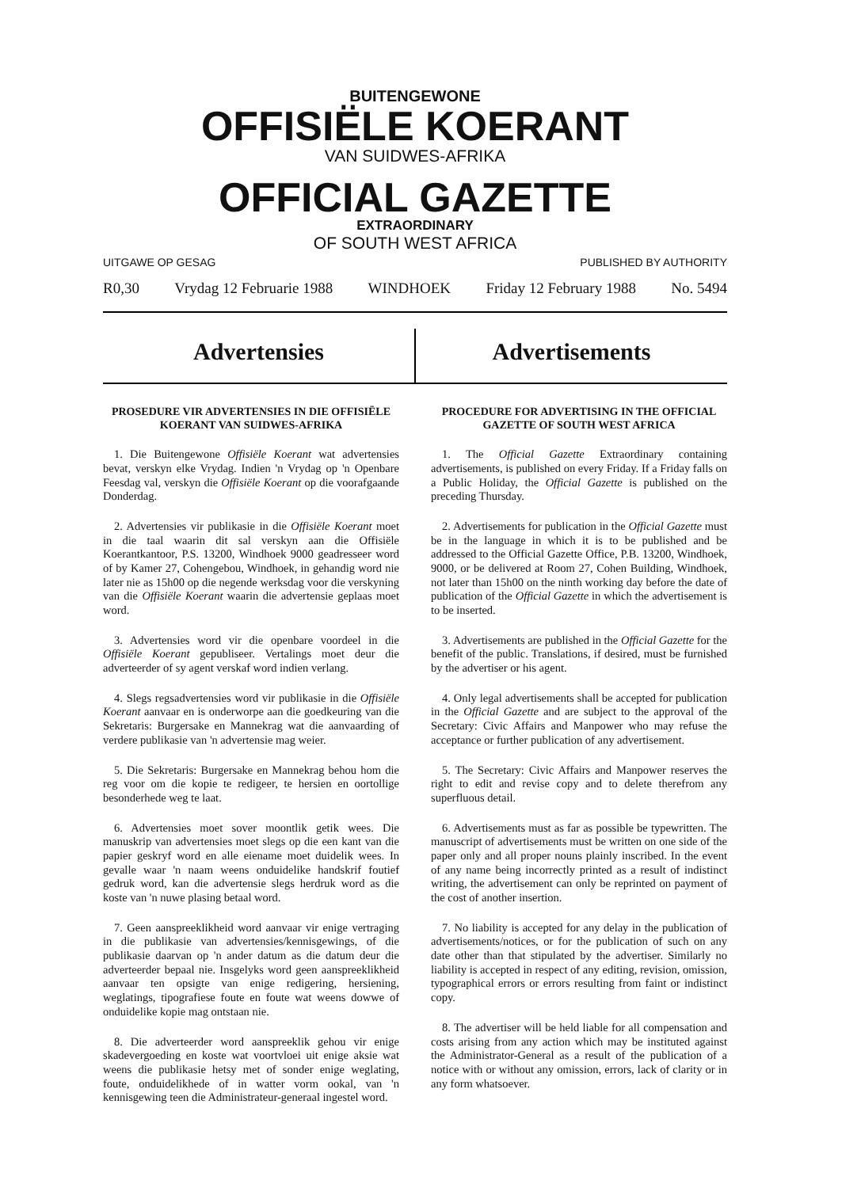BUITENGEWONE
OFFISIËLE KOERANT
VAN SUIDWES-AFRIKA
OFFICIAL GAZETTE
EXTRAORDINARY
OF SOUTH WEST AFRICA
UITGAWE OP GESAG PUBLISHED BY AUTHORITY
R0,30 Vrydag 12 Februarie 1988 WINDHOEK Friday 12 February 1988 No. 5494
Advertensies Advertisements
PROSEDURE VIR ADVERTENSIES IN DIE OFFISIËLE KOERANT VAN SUIDWES-AFRIKA
1. Die Buitengewone Offisiële Koerant wat advertensies bevat, verskyn elke Vrydag. Indien 'n Vrydag op 'n Openbare Feesdag val, verskyn die Offisiële Koerant op die voorafgaande Donderdag.
2. Advertensies vir publikasie in die Offisiële Koerant moet in die taal waarin dit sal verskyn aan die Offisiële Koerantkantoor, P.S. 13200, Windhoek 9000 geadresseer word of by Kamer 27, Cohengebou, Windhoek, in gehandig word nie later nie as 15h00 op die negende werksdag voor die verskyning van die Offisiële Koerant waarin die advertensie geplaas moet word.
3. Advertensies word vir die openbare voordeel in die Offisiële Koerant gepubliseer. Vertalings moet deur die adverteerder of sy agent verskaf word indien verlang.
4. Slegs regsadvertensies word vir publikasie in die Offisiële Koerant aanvaar en is onderworpe aan die goedkeuring van die Sekretaris: Burgersake en Mannekrag wat die aanvaarding of verdere publikasie van 'n advertensie mag weier.
5. Die Sekretaris: Burgersake en Mannekrag behou hom die reg voor om die kopie te redigeer, te hersien en oortollige besonderhede weg te laat.
6. Advertensies moet sover moontlik getik wees. Die manuskrip van advertensies moet slegs op die een kant van die papier geskryf word en alle eiename moet duidelik wees. In gevalle waar 'n naam weens onduidelike handskrif foutief gedruk word, kan die advertensie slegs herdruk word as die koste van 'n nuwe plasing betaal word.
7. Geen aanspreeklikheid word aanvaar vir enige vertraging in die publikasie van advertensies/kennisgewings, of die publikasie daarvan op 'n ander datum as die datum deur die adverteerder bepaal nie. Insgelyks word geen aanspreeklikheid aanvaar ten opsigte van enige redigering, hersiening, weglatings, tipografiese foute en foute wat weens dowwe of onduidelike kopie mag ontstaan nie.
8. Die adverteerder word aanspreeklik gehou vir enige skadevergoeding en koste wat voortvloei uit enige aksie wat weens die publikasie hetsy met of sonder enige weglating, foute, onduidelikhede of in watter vorm ookal, van 'n kennisgewing teen die Administrateur-generaal ingestel word.
PROCEDURE FOR ADVERTISING IN THE OFFICIAL GAZETTE OF SOUTH WEST AFRICA
1. The Official Gazette Extraordinary containing advertisements, is published on every Friday. If a Friday falls on a Public Holiday, the Official Gazette is published on the preceding Thursday.
2. Advertisements for publication in the Official Gazette must be in the language in which it is to be published and be addressed to the Official Gazette Office, P.B. 13200, Windhoek, 9000, or be delivered at Room 27, Cohen Building, Windhoek, not later than 15h00 on the ninth working day before the date of publication of the Official Gazette in which the advertisement is to be inserted.
3. Advertisements are published in the Official Gazette for the benefit of the public. Translations, if desired, must be furnished by the advertiser or his agent.
4. Only legal advertisements shall be accepted for publication in the Official Gazette and are subject to the approval of the Secretary: Civic Affairs and Manpower who may refuse the acceptance or further publication of any advertisement.
5. The Secretary: Civic Affairs and Manpower reserves the right to edit and revise copy and to delete therefrom any superfluous detail.
6. Advertisements must as far as possible be typewritten. The manuscript of advertisements must be written on one side of the paper only and all proper nouns plainly inscribed. In the event of any name being incorrectly printed as a result of indistinct writing, the advertisement can only be reprinted on payment of the cost of another insertion.
7. No liability is accepted for any delay in the publication of advertisements/notices, or for the publication of such on any date other than that stipulated by the advertiser. Similarly no liability is accepted in respect of any editing, revision, omission, typographical errors or errors resulting from faint or indistinct copy.
8. The advertiser will be held liable for all compensation and costs arising from any action which may be instituted against the Administrator-General as a result of the publication of a notice with or without any omission, errors, lack of clarity or in any form whatsoever.